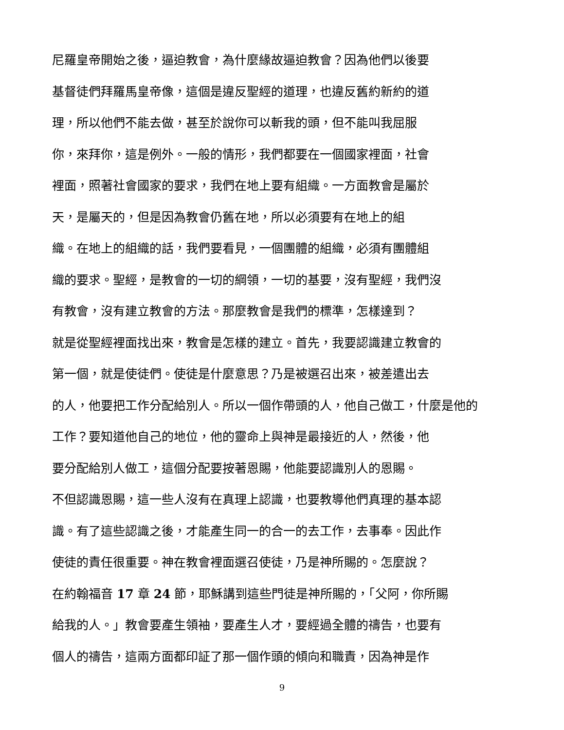尼羅皇帝開始之後，逼迫教會，為什麼緣故逼迫教會？因為他們以後要
基督徒們拜羅馬皇帝像，這個是違反聖經的道理，也違反舊約新約的道
理，所以他們不能去做，甚至於說你可以斬我的頭，但不能叫我屈服
你，來拜你，這是例外。一般的情形，我們都要在一個國家裡面，社會
裡面，照著社會國家的要求，我們在地上要有組織。一方面教會是屬於
天，是屬天的，但是因為教會仍舊在地，所以必須要有在地上的組
織。在地上的組織的話，我們要看見，一個團體的組織，必須有團體組
織的要求。聖經，是教會的一切的綱領，一切的基要，沒有聖經，我們沒
有教會，沒有建立教會的方法。那麼教會是我們的標準，怎樣達到？
就是從聖經裡面找出來，教會是怎樣的建立。首先，我要認識建立教會的
第一個，就是使徒們。使徒是什麼意思？乃是被選召出來，被差遣出去
的人，他要把工作分配給別人。所以一個作帶頭的人，他自己做工，什麼是他的
工作？要知道他自己的地位，他的靈命上與神是最接近的人，然後，他
要分配給別人做工，這個分配要按著恩賜，他能要認識別人的恩賜。
不但認識恩賜，這一些人沒有在真理上認識，也要教導他們真理的基本認
識。有了這些認識之後，才能產生同一的合一的去工作，去事奉。因此作
使徒的責任很重要。神在教會裡面選召使徒，乃是神所賜的。怎麼說？
在約翰福音 17 章 24 節，耶穌講到這些門徒是神所賜的，「父阿，你所賜
給我的人。」教會要產生領袖，要產生人才，要經過全體的禱告，也要有
個人的禱告，這兩方面都印証了那一個作頭的傾向和職責，因為神是作
9